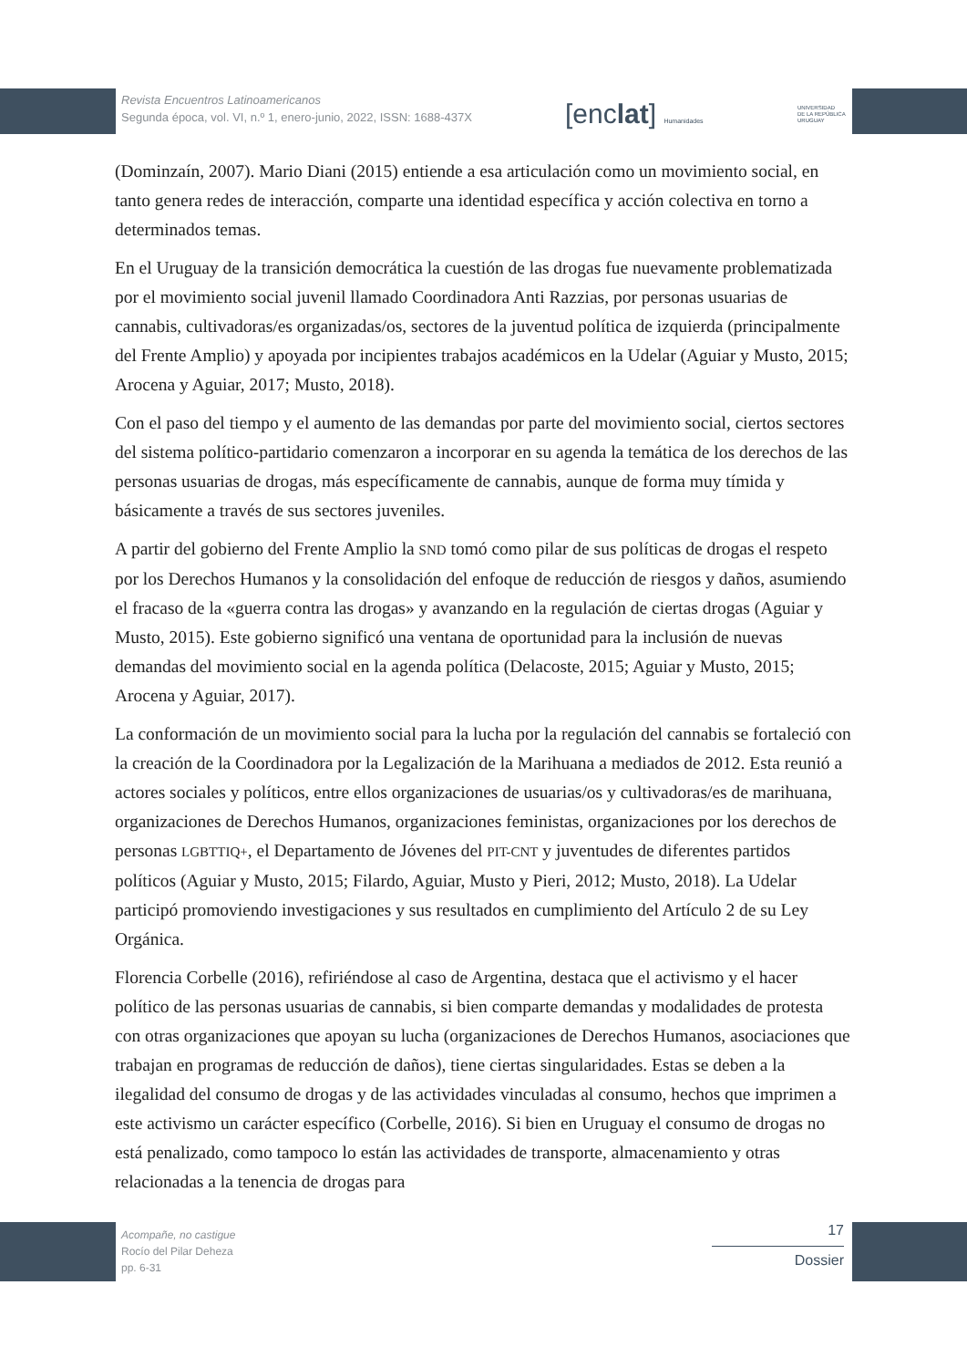Revista Encuentros Latinoamericanos
Segunda época, vol. VI, n.º 1, enero-junio, 2022, ISSN: 1688-437X
[enclat] Humanidades
UNIVERSIDAD
DE LA REPÚBLICA
URUGUAY
(Dominzaín, 2007). Mario Diani (2015) entiende a esa articulación como un movimiento social, en tanto genera redes de interacción, comparte una identidad específica y acción colectiva en torno a determinados temas.
En el Uruguay de la transición democrática la cuestión de las drogas fue nuevamente problematizada por el movimiento social juvenil llamado Coordinadora Anti Razzias, por personas usuarias de cannabis, cultivadoras/es organizadas/os, sectores de la juventud política de izquierda (principalmente del Frente Amplio) y apoyada por incipientes trabajos académicos en la Udelar (Aguiar y Musto, 2015; Arocena y Aguiar, 2017; Musto, 2018).
Con el paso del tiempo y el aumento de las demandas por parte del movimiento social, ciertos sectores del sistema político-partidario comenzaron a incorporar en su agenda la temática de los derechos de las personas usuarias de drogas, más específicamente de cannabis, aunque de forma muy tímida y básicamente a través de sus sectores juveniles.
A partir del gobierno del Frente Amplio la SND tomó como pilar de sus políticas de drogas el respeto por los Derechos Humanos y la consolidación del enfoque de reducción de riesgos y daños, asumiendo el fracaso de la «guerra contra las drogas» y avanzando en la regulación de ciertas drogas (Aguiar y Musto, 2015). Este gobierno significó una ventana de oportunidad para la inclusión de nuevas demandas del movimiento social en la agenda política (Delacoste, 2015; Aguiar y Musto, 2015; Arocena y Aguiar, 2017).
La conformación de un movimiento social para la lucha por la regulación del cannabis se fortaleció con la creación de la Coordinadora por la Legalización de la Marihuana a mediados de 2012. Esta reunió a actores sociales y políticos, entre ellos organizaciones de usuarias/os y cultivadoras/es de marihuana, organizaciones de Derechos Humanos, organizaciones feministas, organizaciones por los derechos de personas LGBTTIQ+, el Departamento de Jóvenes del PIT-CNT y juventudes de diferentes partidos políticos (Aguiar y Musto, 2015; Filardo, Aguiar, Musto y Pieri, 2012; Musto, 2018). La Udelar participó promoviendo investigaciones y sus resultados en cumplimiento del Artículo 2 de su Ley Orgánica.
Florencia Corbelle (2016), refiriéndose al caso de Argentina, destaca que el activismo y el hacer político de las personas usuarias de cannabis, si bien comparte demandas y modalidades de protesta con otras organizaciones que apoyan su lucha (organizaciones de Derechos Humanos, asociaciones que trabajan en programas de reducción de daños), tiene ciertas singularidades. Estas se deben a la ilegalidad del consumo de drogas y de las actividades vinculadas al consumo, hechos que imprimen a este activismo un carácter específico (Corbelle, 2016). Si bien en Uruguay el consumo de drogas no está penalizado, como tampoco lo están las actividades de transporte, almacenamiento y otras relacionadas a la tenencia de drogas para
Acompañe, no castigue
Rocío del Pilar Deheza
pp. 6-31
17
Dossier